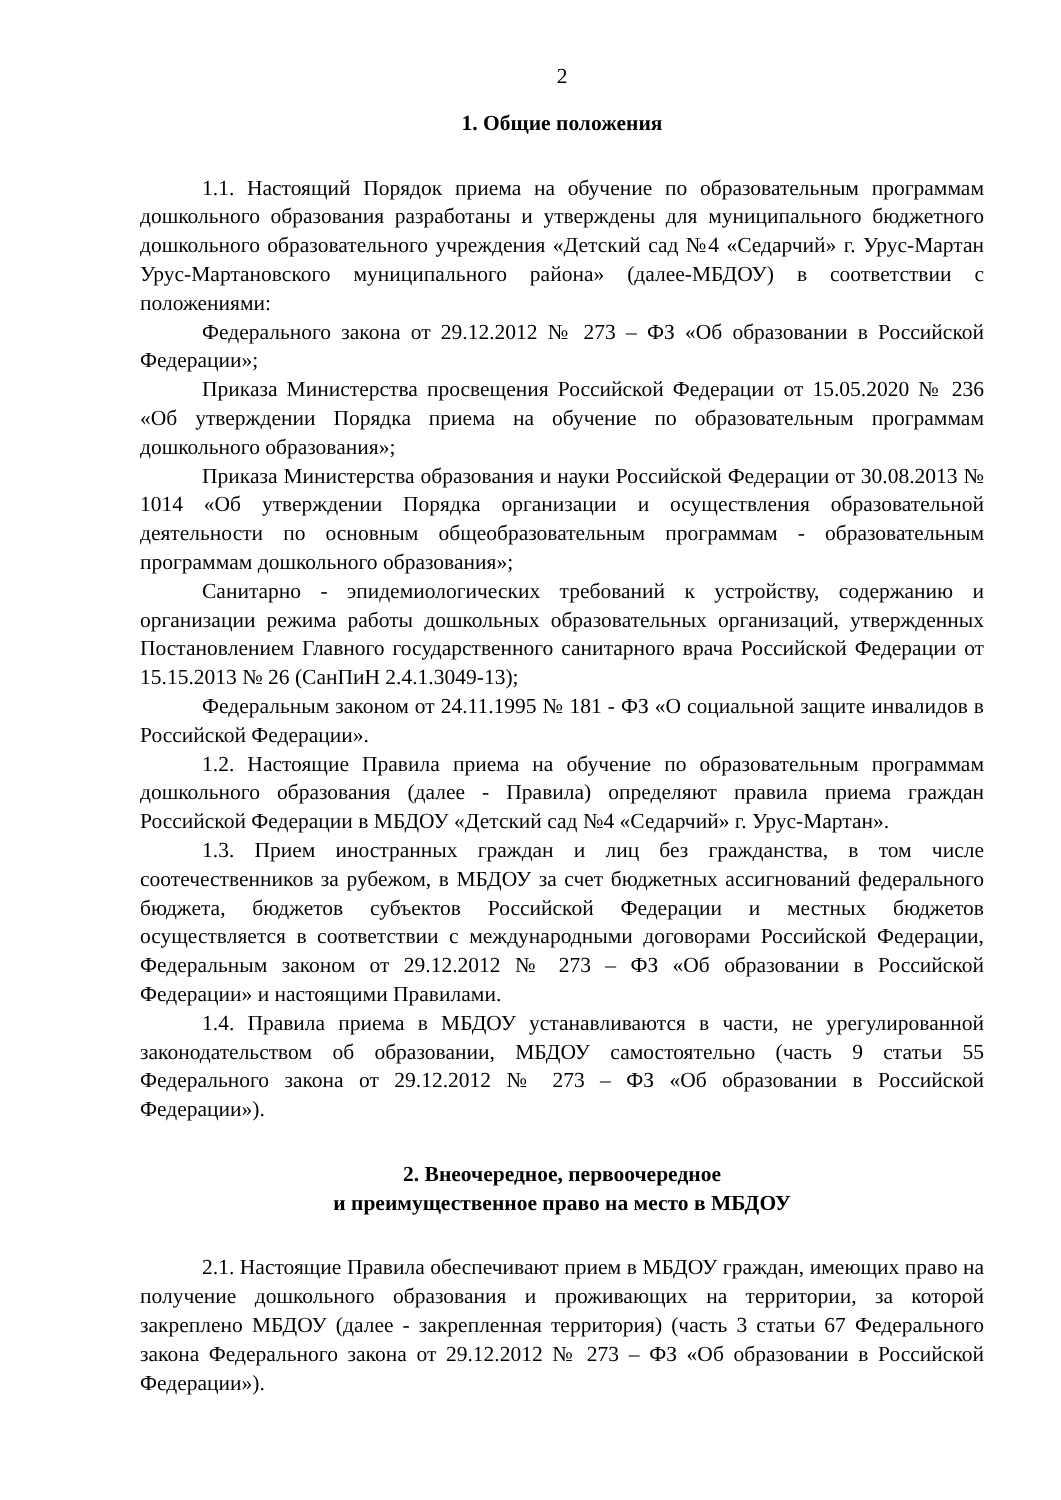2
1. Общие положения
1.1. Настоящий Порядок приема на обучение по образовательным программам дошкольного образования разработаны и утверждены для муниципального бюджетного дошкольного образовательного учреждения «Детский сад №4 «Седарчий» г. Урус-Мартан Урус-Мартановского муниципального района» (далее-МБДОУ) в соответствии с положениями:
Федерального закона от 29.12.2012 № 273 – ФЗ «Об образовании в Российской Федерации»;
Приказа Министерства просвещения Российской Федерации от 15.05.2020 № 236 «Об утверждении Порядка приема на обучение по образовательным программам дошкольного образования»;
Приказа Министерства образования и науки Российской Федерации от 30.08.2013 № 1014 «Об утверждении Порядка организации и осуществления образовательной деятельности по основным общеобразовательным программам - образовательным программам дошкольного образования»;
Санитарно - эпидемиологических требований к устройству, содержанию и организации режима работы дошкольных образовательных организаций, утвержденных Постановлением Главного государственного санитарного врача Российской Федерации от 15.15.2013 № 26 (СанПиН 2.4.1.3049-13);
Федеральным законом от 24.11.1995 № 181 - ФЗ «О социальной защите инвалидов в Российской Федерации».
1.2. Настоящие Правила приема на обучение по образовательным программам дошкольного образования (далее - Правила) определяют правила приема граждан Российской Федерации в МБДОУ «Детский сад №4 «Седарчий» г. Урус-Мартан».
1.3. Прием иностранных граждан и лиц без гражданства, в том числе соотечественников за рубежом, в МБДОУ за счет бюджетных ассигнований федерального бюджета, бюджетов субъектов Российской Федерации и местных бюджетов осуществляется в соответствии с международными договорами Российской Федерации, Федеральным законом от 29.12.2012 № 273 – ФЗ «Об образовании в Российской Федерации» и настоящими Правилами.
1.4. Правила приема в МБДОУ устанавливаются в части, не урегулированной законодательством об образовании, МБДОУ самостоятельно (часть 9 статьи 55 Федерального закона от 29.12.2012 № 273 – ФЗ «Об образовании в Российской Федерации»).
2. Внеочередное, первоочередное
и преимущественное право на место в МБДОУ
2.1. Настоящие Правила обеспечивают прием в МБДОУ граждан, имеющих право на получение дошкольного образования и проживающих на территории, за которой закреплено МБДОУ (далее - закрепленная территория) (часть 3 статьи 67 Федерального закона Федерального закона от 29.12.2012 № 273 – ФЗ «Об образовании в Российской Федерации»).